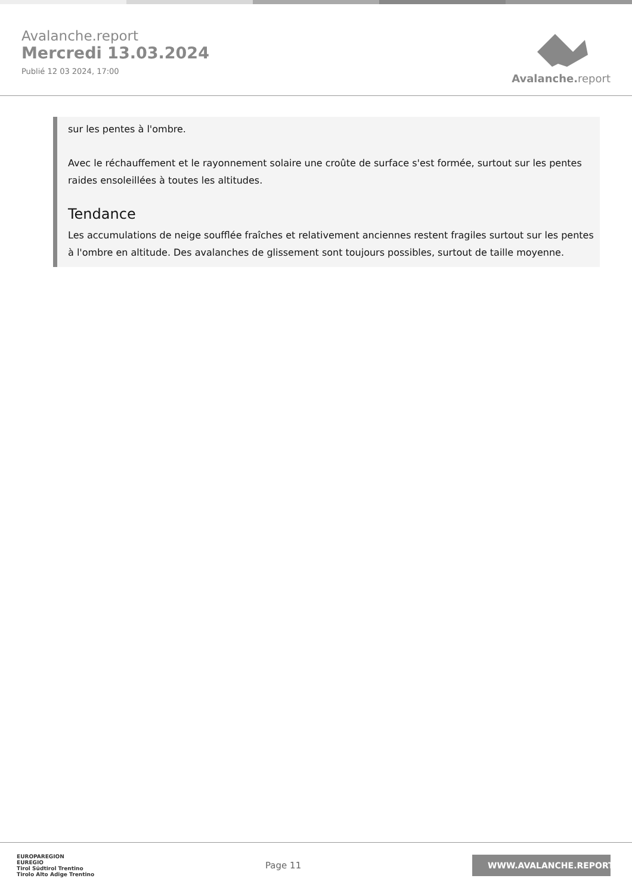Avalanche.report
Mercredi 13.03.2024
Publié 12 03 2024, 17:00
Avalanche. report
sur les pentes à l'ombre.
Avec le réchauffement et le rayonnement solaire une croûte de surface s'est formée, surtout sur les pentes raides ensoleillées à toutes les altitudes.
Tendance
Les accumulations de neige soufflée fraîches et relativement anciennes restent fragiles surtout sur les pentes à l'ombre en altitude. Des avalanches de glissement sont toujours possibles, surtout de taille moyenne.
EUROPAREGION
EUREGIO
Tirol Südtirol Trentino
Tirolo Alto Adige Trentino
Page 11
WWW.AVALANCHE.REPORT/F